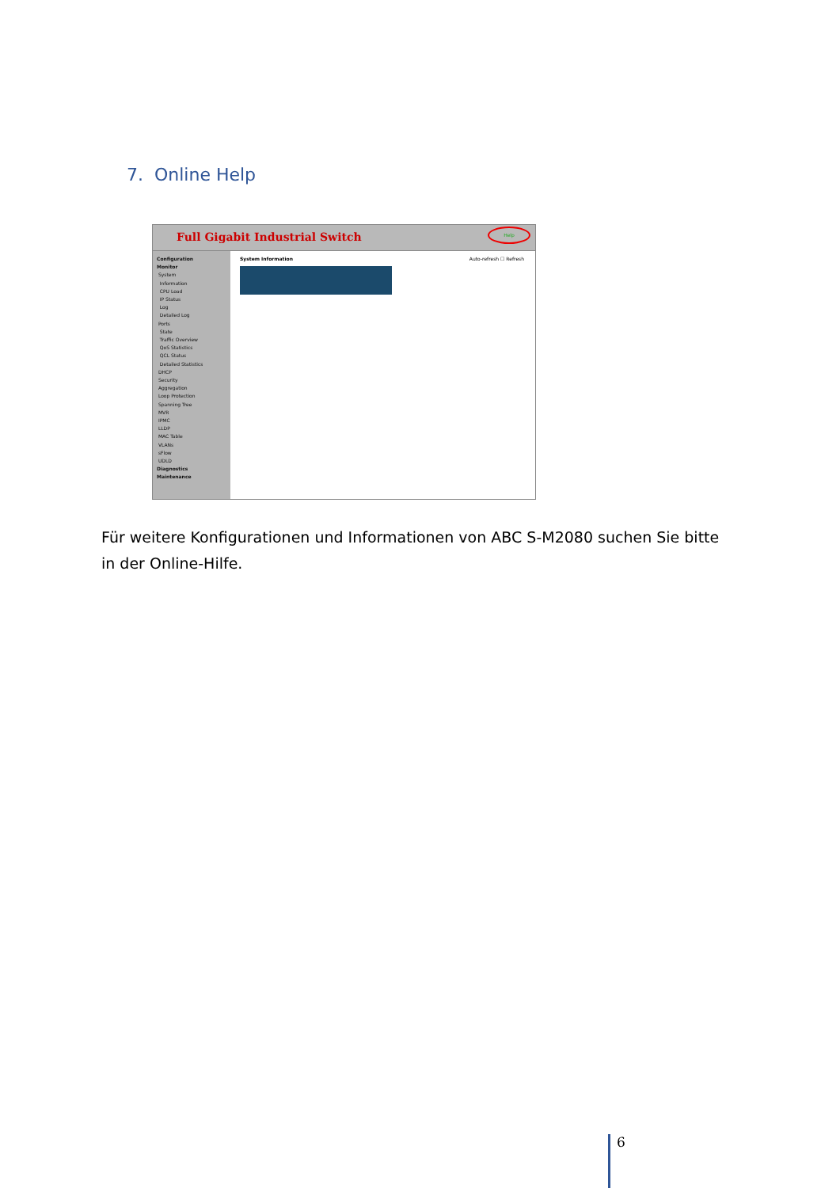7. Online Help
Full Gigabit Industrial Switch
Help
Configuration
Monitor
System
Information
CPU Load
IP Status
Log
Detailed Log
Ports
State
Traffic Overview
QoS Statistics
QCL Status
Detailed Statistics
DHCP
Security
Aggregation
Loop Protection
Spanning Tree
MVR
IPMC
LLDP
MAC Table
VLANs
sFlow
UDLD
Diagnostics
Maintenance
System Information Auto-refresh ☐ Refresh
Für weitere Konfigurationen und Informationen von ABC S-M2080 suchen Sie bitte in der Online-Hilfe.
6